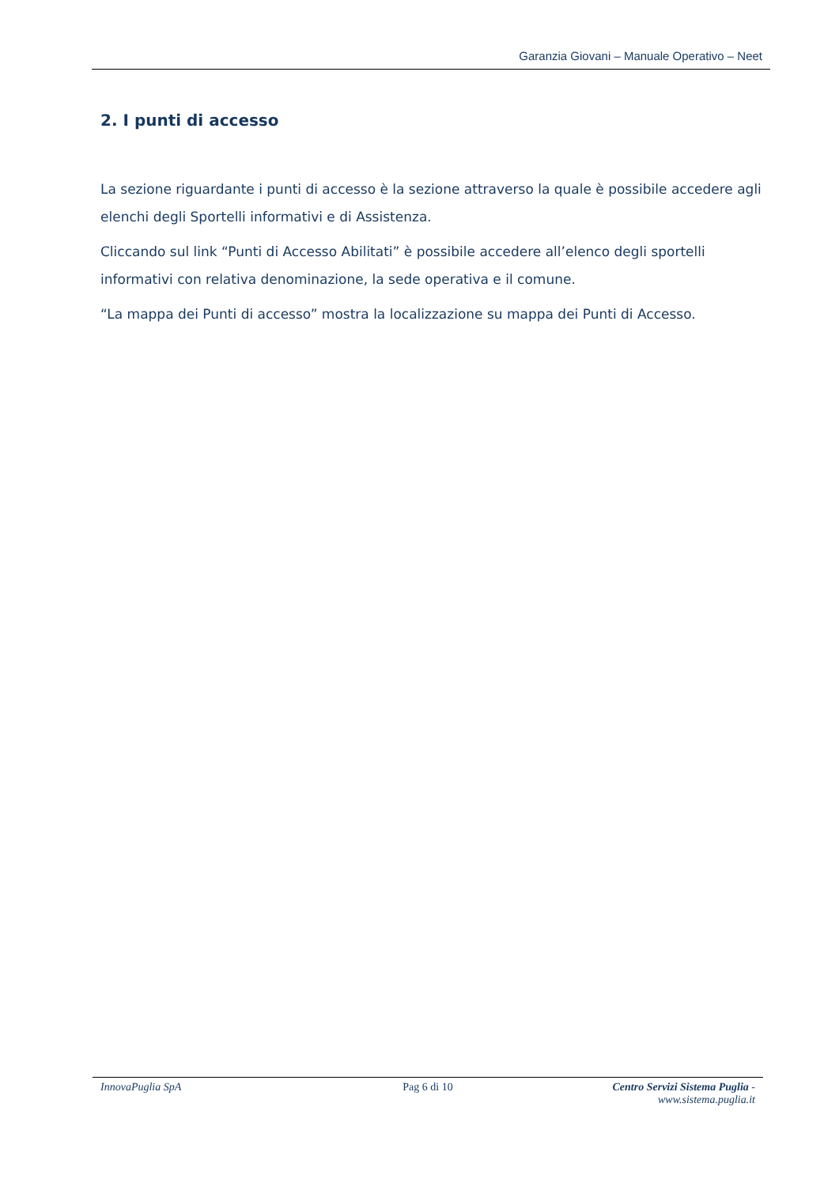Garanzia Giovani – Manuale Operativo – Neet
2. I punti di accesso
La sezione riguardante i punti di accesso è la sezione attraverso la quale è possibile accedere agli elenchi degli Sportelli informativi e di Assistenza.
Cliccando sul link “Punti di Accesso Abilitati” è possibile accedere all’elenco degli sportelli informativi con relativa denominazione, la sede operativa e il comune.
“La mappa dei Punti di accesso” mostra la localizzazione su mappa dei Punti di Accesso.
InnovaPuglia SpA Pag 6 di 10 Centro Servizi Sistema Puglia - www.sistema.puglia.it